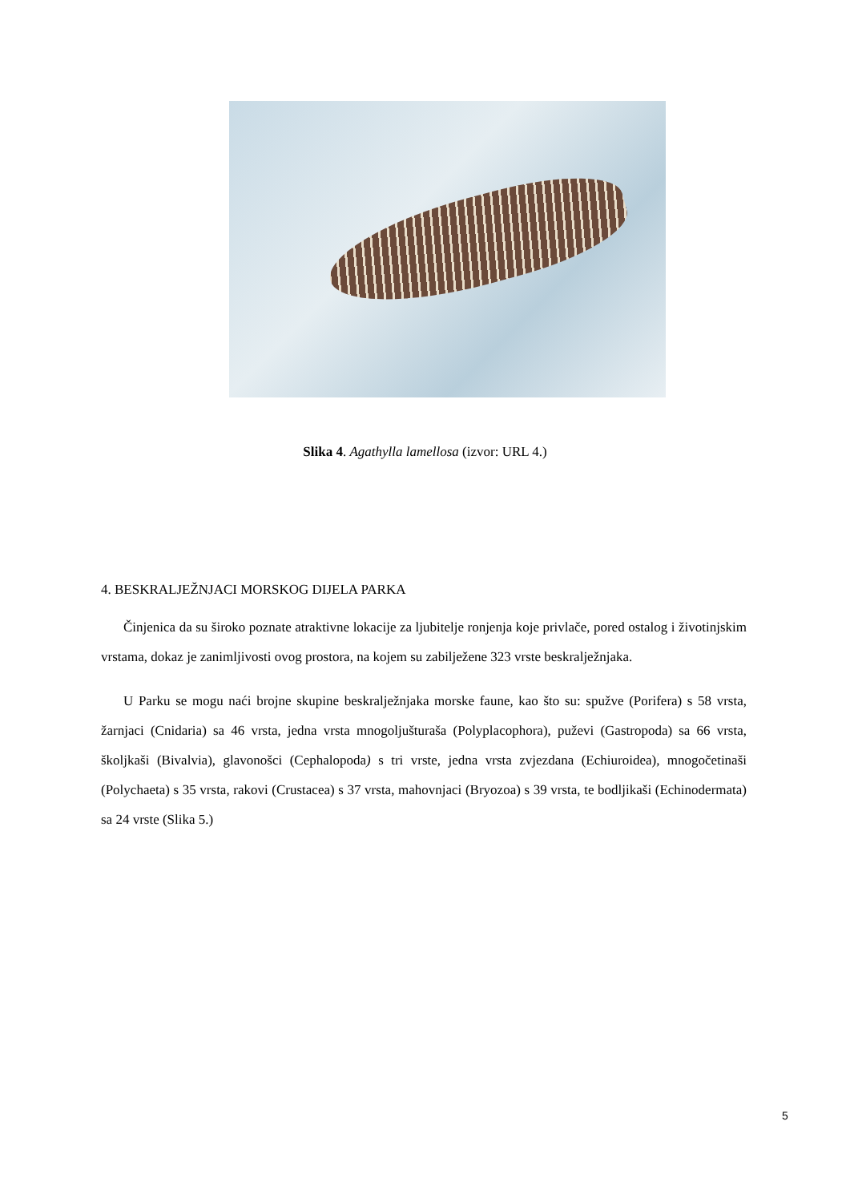Slika 4. Agathylla lamellosa (izvor: URL 4.)
4. BESKRALJEŽNJACI MORSKOG DIJELA PARKA
Činjenica da su široko poznate atraktivne lokacije za ljubitelje ronjenja koje privlače, pored ostalog i životinjskim vrstama, dokaz je zanimljivosti ovog prostora, na kojem su zabilježene 323 vrste beskralježnjaka.
U Parku se mogu naći brojne skupine beskralježnjaka morske faune, kao što su: spužve (Porifera) s 58 vrsta, žarnjaci (Cnidaria) sa 46 vrsta, jedna vrsta mnogoljušturaša (Polyplacophora), puževi (Gastropoda) sa 66 vrsta, školjkaši (Bivalvia), glavonošci (Cephalopoda) s tri vrste, jedna vrsta zvjezdana (Echiuroidea), mnogočetinaši (Polychaeta) s 35 vrsta, rakovi (Crustacea) s 37 vrsta, mahovnjaci (Bryozoa) s 39 vrsta, te bodljikaši (Echinodermata) sa 24 vrste (Slika 5.)
5